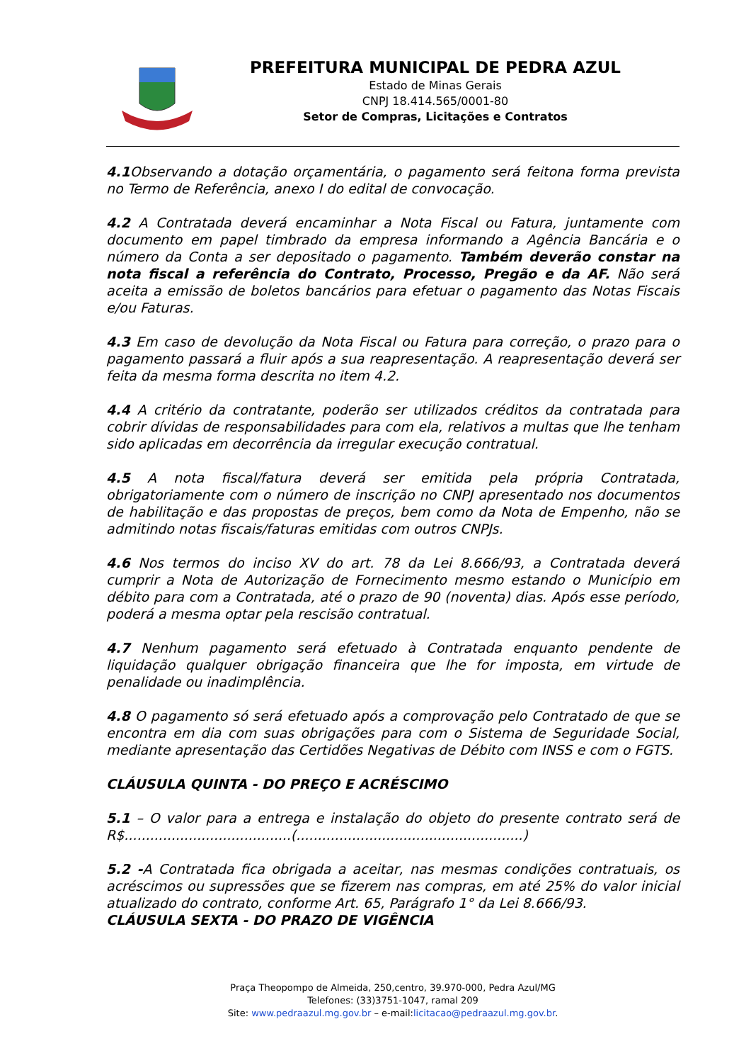PREFEITURA MUNICIPAL DE PEDRA AZUL
Estado de Minas Gerais
CNPJ 18.414.565/0001-80
Setor de Compras, Licitações e Contratos
4.1 Observando a dotação orçamentária, o pagamento será feitona forma prevista no Termo de Referência, anexo I do edital de convocação.
4.2 A Contratada deverá encaminhar a Nota Fiscal ou Fatura, juntamente com documento em papel timbrado da empresa informando a Agência Bancária e o número da Conta a ser depositado o pagamento. Também deverão constar na nota fiscal a referência do Contrato, Processo, Pregão e da AF. Não será aceita a emissão de boletos bancários para efetuar o pagamento das Notas Fiscais e/ou Faturas.
4.3 Em caso de devolução da Nota Fiscal ou Fatura para correção, o prazo para o pagamento passará a fluir após a sua reapresentação. A reapresentação deverá ser feita da mesma forma descrita no item 4.2.
4.4 A critério da contratante, poderão ser utilizados créditos da contratada para cobrir dívidas de responsabilidades para com ela, relativos a multas que lhe tenham sido aplicadas em decorrência da irregular execução contratual.
4.5 A nota fiscal/fatura deverá ser emitida pela própria Contratada, obrigatoriamente com o número de inscrição no CNPJ apresentado nos documentos de habilitação e das propostas de preços, bem como da Nota de Empenho, não se admitindo notas fiscais/faturas emitidas com outros CNPJs.
4.6 Nos termos do inciso XV do art. 78 da Lei 8.666/93, a Contratada deverá cumprir a Nota de Autorização de Fornecimento mesmo estando o Município em débito para com a Contratada, até o prazo de 90 (noventa) dias. Após esse período, poderá a mesma optar pela rescisão contratual.
4.7 Nenhum pagamento será efetuado à Contratada enquanto pendente de liquidação qualquer obrigação financeira que lhe for imposta, em virtude de penalidade ou inadimplência.
4.8 O pagamento só será efetuado após a comprovação pelo Contratado de que se encontra em dia com suas obrigações para com o Sistema de Seguridade Social, mediante apresentação das Certidões Negativas de Débito com INSS e com o FGTS.
CLÁUSULA QUINTA - DO PREÇO E ACRÉSCIMO
5.1 – O valor para a entrega e instalação do objeto do presente contrato será de R$.......................................(.....................................................)
5.2 -A Contratada fica obrigada a aceitar, nas mesmas condições contratuais, os acréscimos ou supressões que se fizerem nas compras, em até 25% do valor inicial atualizado do contrato, conforme Art. 65, Parágrafo 1° da Lei 8.666/93.
CLÁUSULA SEXTA - DO PRAZO DE VIGÊNCIA
Praça Theopompo de Almeida, 250,centro, 39.970-000, Pedra Azul/MG
Telefones: (33)3751-1047, ramal 209
Site: www.pedraazul.mg.gov.br – e-mail:licitacao@pedraazul.mg.gov.br.